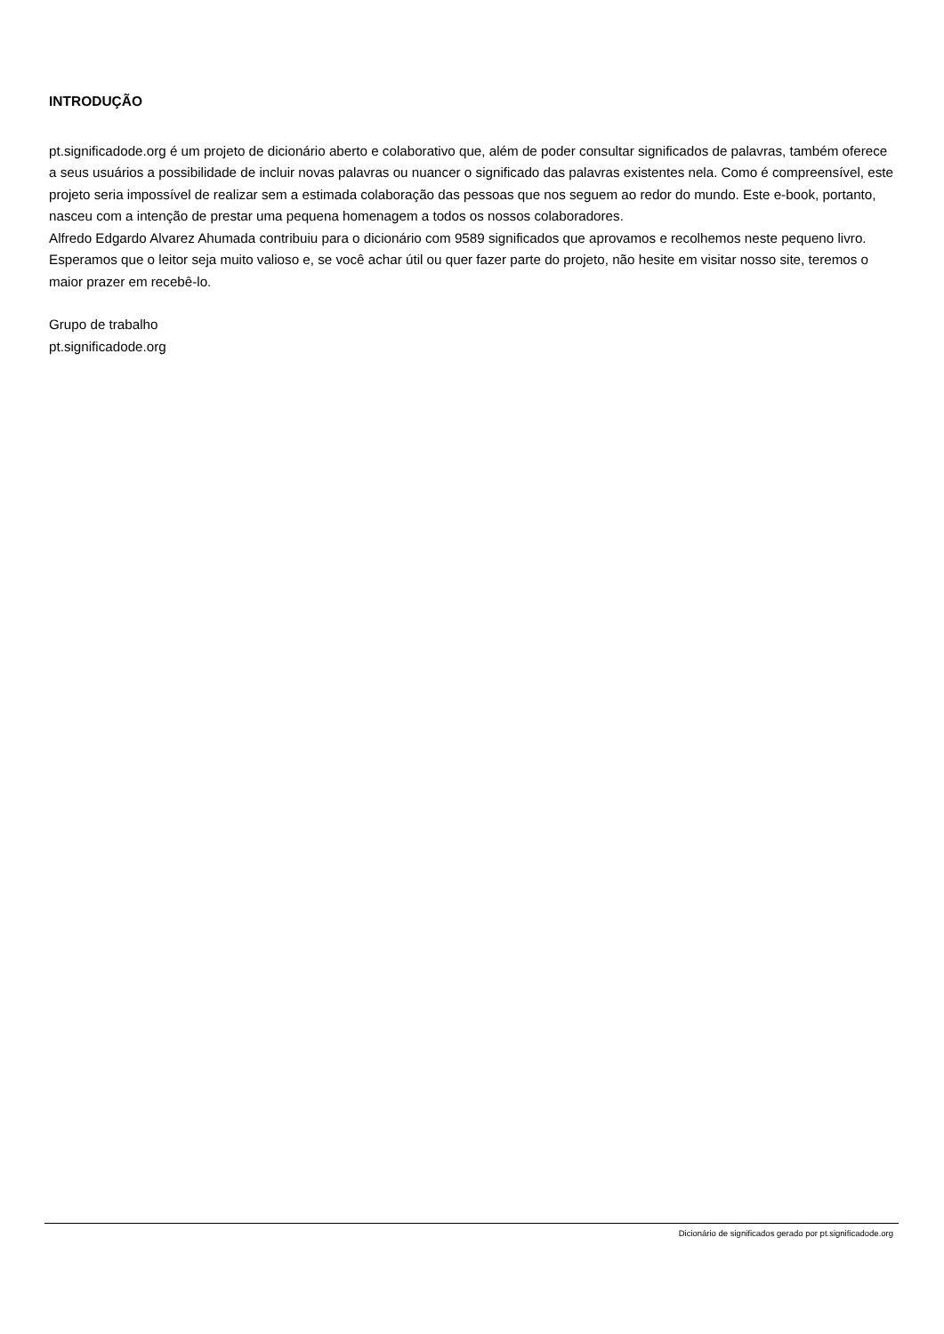INTRODUÇÃO
pt.significadode.org é um projeto de dicionário aberto e colaborativo que, além de poder consultar significados de palavras, também oferece a seus usuários a possibilidade de incluir novas palavras ou nuancer o significado das palavras existentes nela. Como é compreensível, este projeto seria impossível de realizar sem a estimada colaboração das pessoas que nos seguem ao redor do mundo. Este e-book, portanto, nasceu com a intenção de prestar uma pequena homenagem a todos os nossos colaboradores.
Alfredo Edgardo Alvarez Ahumada contribuiu para o dicionário com 9589 significados que aprovamos e recolhemos neste pequeno livro. Esperamos que o leitor seja muito valioso e, se você achar útil ou quer fazer parte do projeto, não hesite em visitar nosso site, teremos o maior prazer em recebê-lo.
Grupo de trabalho
pt.significadode.org
Dicionário de significados gerado por pt.significadode.org